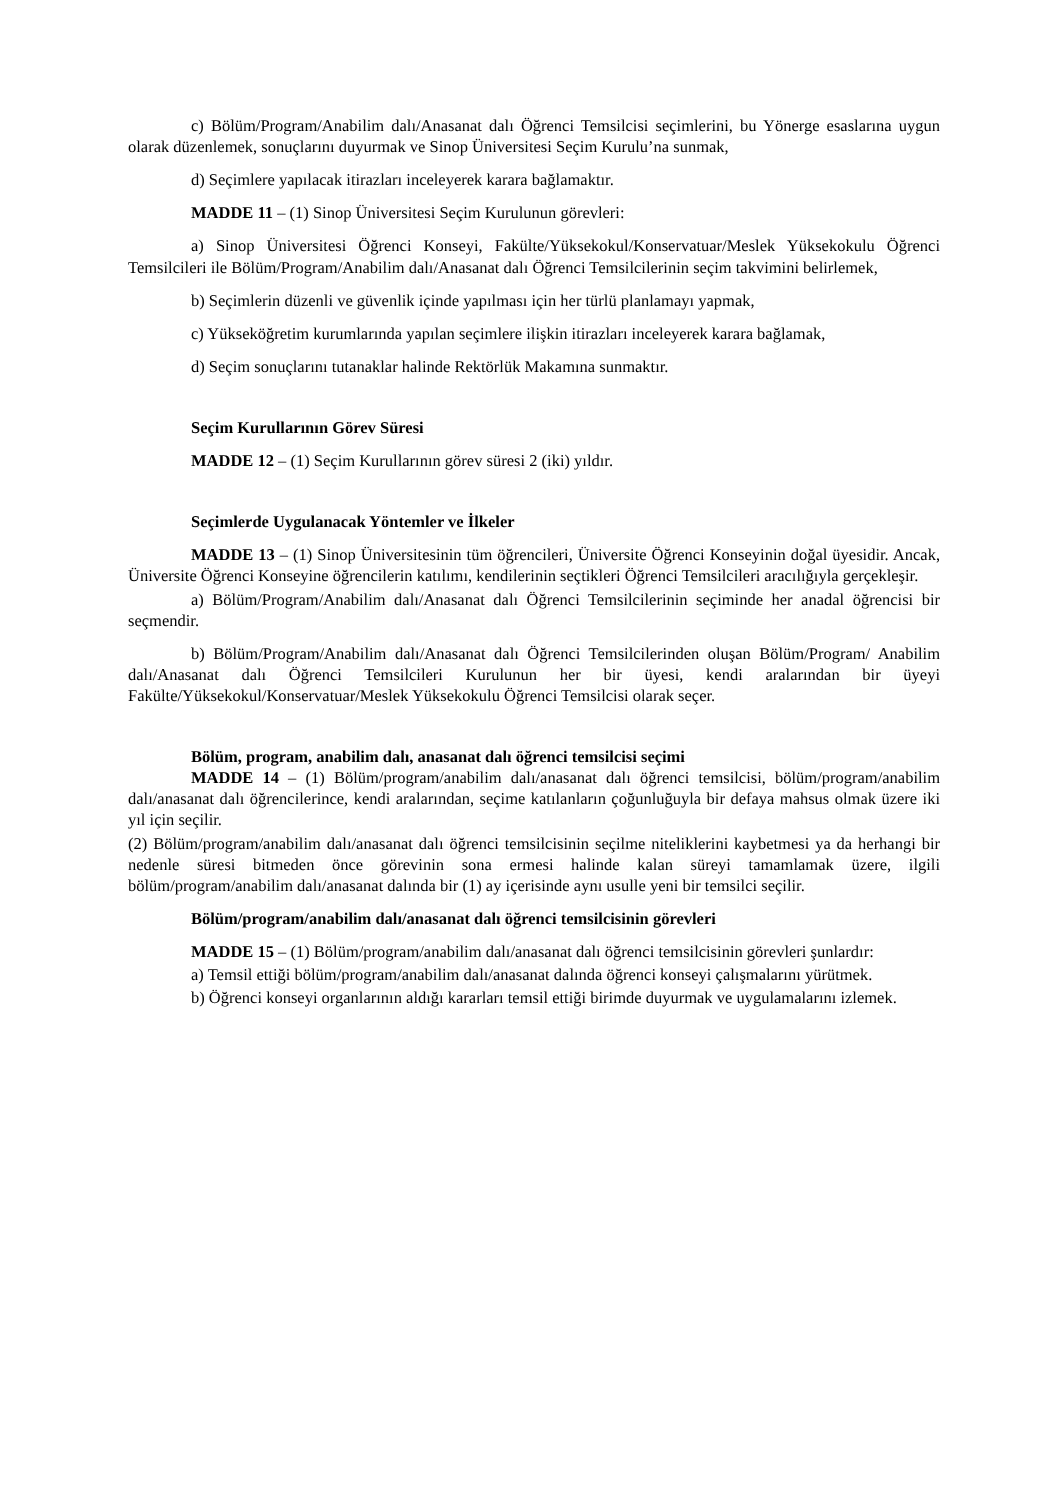c) Bölüm/Program/Anabilim dalı/Anasanat dalı Öğrenci Temsilcisi seçimlerini, bu Yönerge esaslarına uygun olarak düzenlemek, sonuçlarını duyurmak ve Sinop Üniversitesi Seçim Kurulu’na sunmak,
d) Seçimlere yapılacak itirazları inceleyerek karara bağlamaktır.
MADDE 11 – (1) Sinop Üniversitesi Seçim Kurulunun görevleri:
a) Sinop Üniversitesi Öğrenci Konseyi, Fakülte/Yüksekokul/Konservatuar/Meslek Yüksekokulu Öğrenci Temsilcileri ile Bölüm/Program/Anabilim dalı/Anasanat dalı Öğrenci Temsilcilerinin seçim takvimini belirlemek,
b) Seçimlerin düzenli ve güvenlik içinde yapılması için her türlü planlamayı yapmak,
c) Yükseköğretim kurumlarında yapılan seçimlere ilişkin itirazları inceleyerek karara bağlamak,
d) Seçim sonuçlarını tutanaklar halinde Rektörlük Makamına sunmaktır.
Seçim Kurullarının Görev Süresi
MADDE 12 – (1) Seçim Kurullarının görev süresi 2 (iki) yıldır.
Seçimlerde Uygulanacak Yöntemler ve İlkeler
MADDE 13 – (1) Sinop Üniversitesinin tüm öğrencileri, Üniversite Öğrenci Konseyinin doğal üyesidir. Ancak, Üniversite Öğrenci Konseyine öğrencilerin katılımı, kendilerinin seçtikleri Öğrenci Temsilcileri aracılığıyla gerçekleşir.
a) Bölüm/Program/Anabilim dalı/Anasanat dalı Öğrenci Temsilcilerinin seçiminde her anadal öğrencisi bir seçmendir.
b) Bölüm/Program/Anabilim dalı/Anasanat dalı Öğrenci Temsilcilerinden oluşan Bölüm/Program/ Anabilim dalı/Anasanat dalı Öğrenci Temsilcileri Kurulunun her bir üyesi, kendi aralarından bir üyeyi Fakülte/Yüksekokul/Konservatuar/Meslek Yüksekokulu Öğrenci Temsilcisi olarak seçer.
Bölüm, program, anabilim dalı, anasanat dalı öğrenci temsilcisi seçimi
MADDE 14 – (1) Bölüm/program/anabilim dalı/anasanat dalı öğrenci temsilcisi, bölüm/program/anabilim dalı/anasanat dalı öğrencilerince, kendi aralarından, seçime katılanların çoğunluğuyla bir defaya mahsus olmak üzere iki yıl için seçilir.
(2) Bölüm/program/anabilim dalı/anasanat dalı öğrenci temsilcisinin seçilme niteliklerini kaybetmesi ya da herhangi bir nedenle süresi bitmeden önce görevinin sona ermesi halinde kalan süreyi tamamlamak üzere, ilgili bölüm/program/anabilim dalı/anasanat dalında bir (1) ay içerisinde aynı usulle yeni bir temsilci seçilir.
Bölüm/program/anabilim dalı/anasanat dalı öğrenci temsilcisinin görevleri
MADDE 15 – (1) Bölüm/program/anabilim dalı/anasanat dalı öğrenci temsilcisinin görevleri şunlardır:
a) Temsil ettiği bölüm/program/anabilim dalı/anasanat dalında öğrenci konseyi çalışmalarını yürütmek.
b) Öğrenci konseyi organlarının aldığı kararları temsil ettiği birimde duyurmak ve uygulamalarını izlemek.